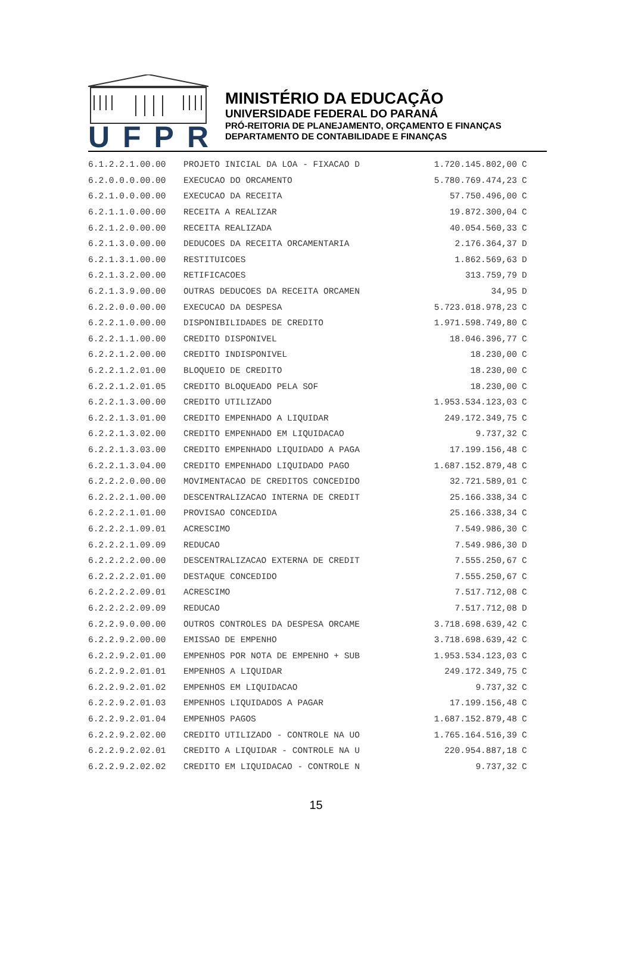UFPR
MINISTÉRIO DA EDUCAÇÃO
UNIVERSIDADE FEDERAL DO PARANÁ
PRÓ-REITORIA DE PLANEJAMENTO, ORÇAMENTO E FINANÇAS
DEPARTAMENTO DE CONTABILIDADE E FINANÇAS
| 6.1.2.2.1.00.00 | PROJETO INICIAL DA LOA - FIXACAO D | 1.720.145.802,00 | C |
| 6.2.0.0.0.00.00 | EXECUCAO DO ORCAMENTO | 5.780.769.474,23 | C |
| 6.2.1.0.0.00.00 | EXECUCAO DA RECEITA | 57.750.496,00 | C |
| 6.2.1.1.0.00.00 | RECEITA A REALIZAR | 19.872.300,04 | C |
| 6.2.1.2.0.00.00 | RECEITA REALIZADA | 40.054.560,33 | C |
| 6.2.1.3.0.00.00 | DEDUCOES DA RECEITA ORCAMENTARIA | 2.176.364,37 | D |
| 6.2.1.3.1.00.00 | RESTITUICOES | 1.862.569,63 | D |
| 6.2.1.3.2.00.00 | RETIFICACOES | 313.759,79 | D |
| 6.2.1.3.9.00.00 | OUTRAS DEDUCOES DA RECEITA ORCAMEN | 34,95 | D |
| 6.2.2.0.0.00.00 | EXECUCAO DA DESPESA | 5.723.018.978,23 | C |
| 6.2.2.1.0.00.00 | DISPONIBILIDADES DE CREDITO | 1.971.598.749,80 | C |
| 6.2.2.1.1.00.00 | CREDITO DISPONIVEL | 18.046.396,77 | C |
| 6.2.2.1.2.00.00 | CREDITO INDISPONIVEL | 18.230,00 | C |
| 6.2.2.1.2.01.00 | BLOQUEIO DE CREDITO | 18.230,00 | C |
| 6.2.2.1.2.01.05 | CREDITO BLOQUEADO PELA SOF | 18.230,00 | C |
| 6.2.2.1.3.00.00 | CREDITO UTILIZADO | 1.953.534.123,03 | C |
| 6.2.2.1.3.01.00 | CREDITO EMPENHADO A LIQUIDAR | 249.172.349,75 | C |
| 6.2.2.1.3.02.00 | CREDITO EMPENHADO EM LIQUIDACAO | 9.737,32 | C |
| 6.2.2.1.3.03.00 | CREDITO EMPENHADO LIQUIDADO A PAGA | 17.199.156,48 | C |
| 6.2.2.1.3.04.00 | CREDITO EMPENHADO LIQUIDADO PAGO | 1.687.152.879,48 | C |
| 6.2.2.2.0.00.00 | MOVIMENTACAO DE CREDITOS CONCEDIDO | 32.721.589,01 | C |
| 6.2.2.2.1.00.00 | DESCENTRALIZACAO INTERNA DE CREDIT | 25.166.338,34 | C |
| 6.2.2.2.1.01.00 | PROVISAO CONCEDIDA | 25.166.338,34 | C |
| 6.2.2.2.1.09.01 | ACRESCIMO | 7.549.986,30 | C |
| 6.2.2.2.1.09.09 | REDUCAO | 7.549.986,30 | D |
| 6.2.2.2.2.00.00 | DESCENTRALIZACAO EXTERNA DE CREDIT | 7.555.250,67 | C |
| 6.2.2.2.2.01.00 | DESTAQUE CONCEDIDO | 7.555.250,67 | C |
| 6.2.2.2.2.09.01 | ACRESCIMO | 7.517.712,08 | C |
| 6.2.2.2.2.09.09 | REDUCAO | 7.517.712,08 | D |
| 6.2.2.9.0.00.00 | OUTROS CONTROLES DA DESPESA ORCAME | 3.718.698.639,42 | C |
| 6.2.2.9.2.00.00 | EMISSAO DE EMPENHO | 3.718.698.639,42 | C |
| 6.2.2.9.2.01.00 | EMPENHOS POR NOTA DE EMPENHO + SUB | 1.953.534.123,03 | C |
| 6.2.2.9.2.01.01 | EMPENHOS A LIQUIDAR | 249.172.349,75 | C |
| 6.2.2.9.2.01.02 | EMPENHOS EM LIQUIDACAO | 9.737,32 | C |
| 6.2.2.9.2.01.03 | EMPENHOS LIQUIDADOS A PAGAR | 17.199.156,48 | C |
| 6.2.2.9.2.01.04 | EMPENHOS PAGOS | 1.687.152.879,48 | C |
| 6.2.2.9.2.02.00 | CREDITO UTILIZADO - CONTROLE NA UO | 1.765.164.516,39 | C |
| 6.2.2.9.2.02.01 | CREDITO A LIQUIDAR - CONTROLE NA U | 220.954.887,18 | C |
| 6.2.2.9.2.02.02 | CREDITO EM LIQUIDACAO - CONTROLE N | 9.737,32 | C |
15